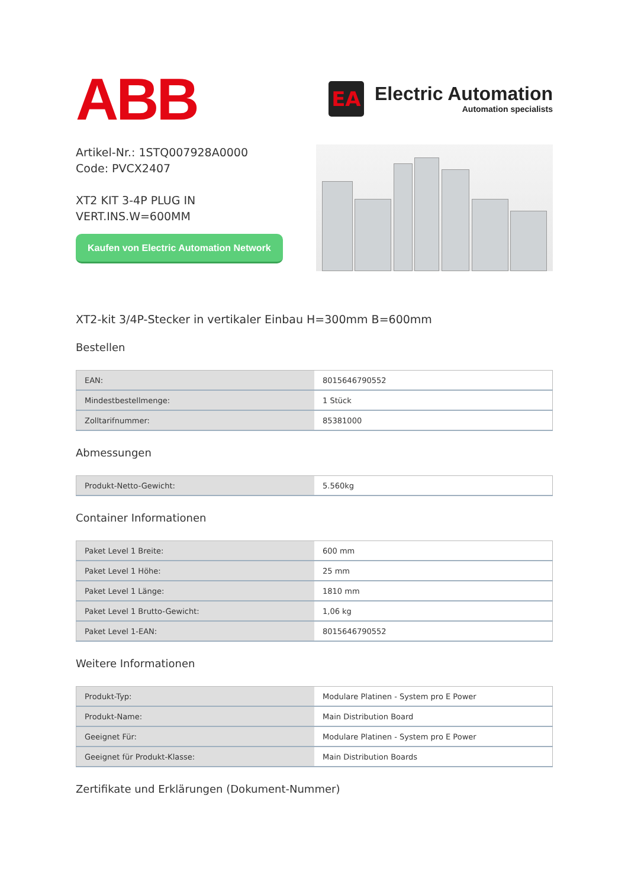ABB
EA
Electric Automation
Automation specialists
Artikel-Nr.: 1STQ007928A0000
Code: PVCX2407
XT2 KIT 3-4P PLUG IN
VERT.INS.W=600MM
Kaufen von Electric Automation Network
XT2-kit 3/4P-Stecker in vertikaler Einbau H=300mm B=600mm
Bestellen
| EAN: | 8015646790552 |
| Mindestbestellmenge: | 1 Stück |
| Zolltarifnummer: | 85381000 |
Abmessungen
| Produkt-Netto-Gewicht: | 5.560kg |
Container Informationen
| Paket Level 1 Breite: | 600 mm |
| Paket Level 1 Höhe: | 25 mm |
| Paket Level 1 Länge: | 1810 mm |
| Paket Level 1 Brutto-Gewicht: | 1,06 kg |
| Paket Level 1-EAN: | 8015646790552 |
Weitere Informationen
| Produkt-Typ: | Modulare Platinen - System pro E Power |
| Produkt-Name: | Main Distribution Board |
| Geeignet Für: | Modulare Platinen - System pro E Power |
| Geeignet für Produkt-Klasse: | Main Distribution Boards |
Zertifikate und Erklärungen (Dokument-Nummer)